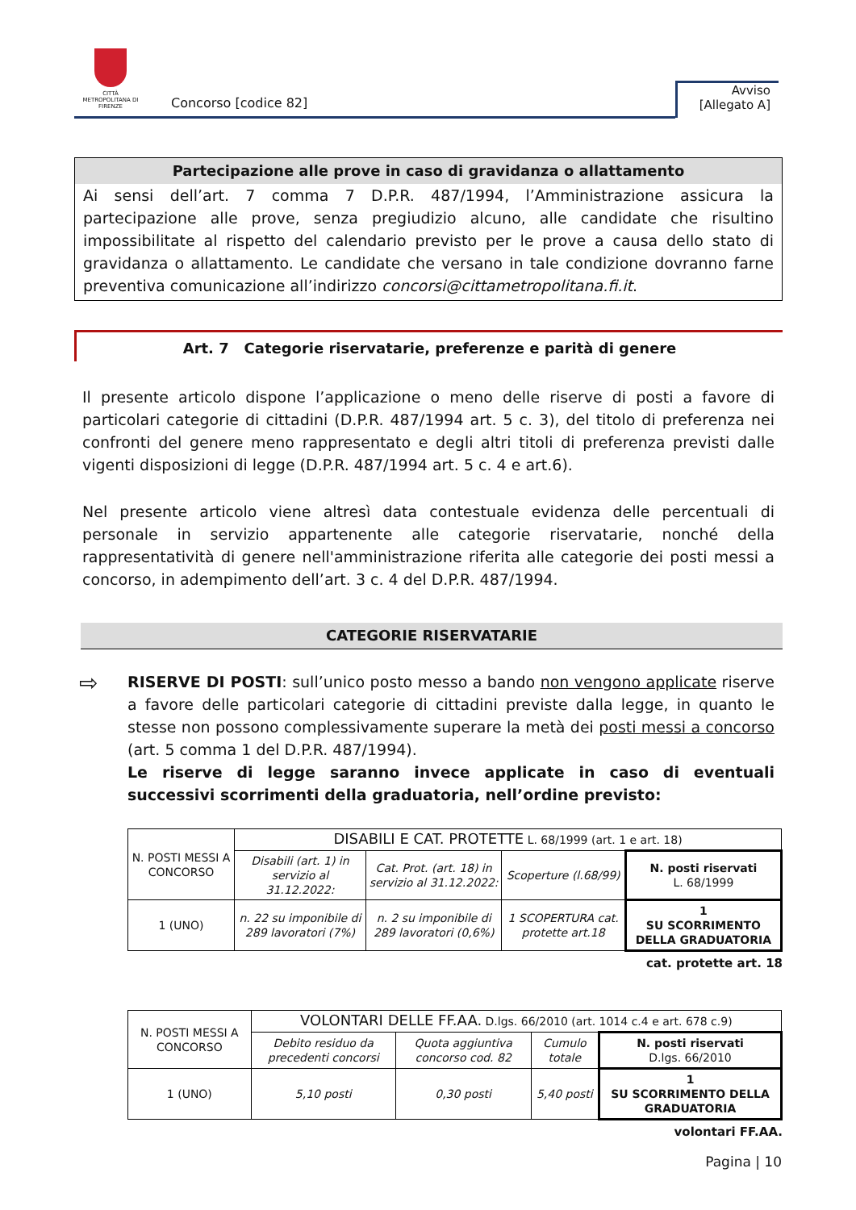CITTÀ METROPOLITANA DI FIRENZE
Concorso [codice 82]
Avviso
[Allegato A]
Partecipazione alle prove in caso di gravidanza o allattamento
Ai sensi dell’art. 7 comma 7 D.P.R. 487/1994, l’Amministrazione assicura la partecipazione alle prove, senza pregiudizio alcuno, alle candidate che risultino impossibilitate al rispetto del calendario previsto per le prove a causa dello stato di gravidanza o allattamento. Le candidate che versano in tale condizione dovranno farne preventiva comunicazione all’indirizzo concorsi@cittametropolitana.fi.it.
Art. 7 Categorie riservatarie, preferenze e parità di genere
Il presente articolo dispone l’applicazione o meno delle riserve di posti a favore di particolari categorie di cittadini (D.P.R. 487/1994 art. 5 c. 3), del titolo di preferenza nei confronti del genere meno rappresentato e degli altri titoli di preferenza previsti dalle vigenti disposizioni di legge (D.P.R. 487/1994 art. 5 c. 4 e art.6).
Nel presente articolo viene altresì data contestuale evidenza delle percentuali di personale in servizio appartenente alle categorie riservatarie, nonché della rappresentatività di genere nell'amministrazione riferita alle categorie dei posti messi a concorso, in adempimento dell’art. 3 c. 4 del D.P.R. 487/1994.
CATEGORIE RISERVATARIE
⇨ RISERVE DI POSTI: sull’unico posto messo a bando non vengono applicate riserve a favore delle particolari categorie di cittadini previste dalla legge, in quanto le stesse non possono complessivamente superare la metà dei posti messi a concorso (art. 5 comma 1 del D.P.R. 487/1994).
Le riserve di legge saranno invece applicate in caso di eventuali successivi scorrimenti della graduatoria, nell’ordine previsto:
| N. POSTI MESSI A CONCORSO | DISABILI E CAT. PROTETTE L. 68/1999 (art. 1 e art. 18) | | | |
| | Disabili (art. 1) in servizio al 31.12.2022: | Cat. Prot. (art. 18) in servizio al 31.12.2022: | Scoperture (l.68/99) | N. posti riservati L. 68/1999 |
| 1 (UNO) | n. 22 su imponibile di 289 lavoratori (7%) | n. 2 su imponibile di 289 lavoratori (0,6%) | 1 SCOPERTURA cat. protette art.18 | 1 SU SCORRIMENTO DELLA GRADUATORIA |
cat. protette art. 18
| N. POSTI MESSI A CONCORSO | VOLONTARI DELLE FF.AA. D.lgs. 66/2010 (art. 1014 c.4 e art. 678 c.9) | | | |
| | Debito residuo da precedenti concorsi | Quota aggiuntiva concorso cod. 82 | Cumulo totale | N. posti riservati D.lgs. 66/2010 |
| 1 (UNO) | 5,10 posti | 0,30 posti | 5,40 posti | 1 SU SCORRIMENTO DELLA GRADUATORIA |
volontari FF.AA.
Pagina | 10